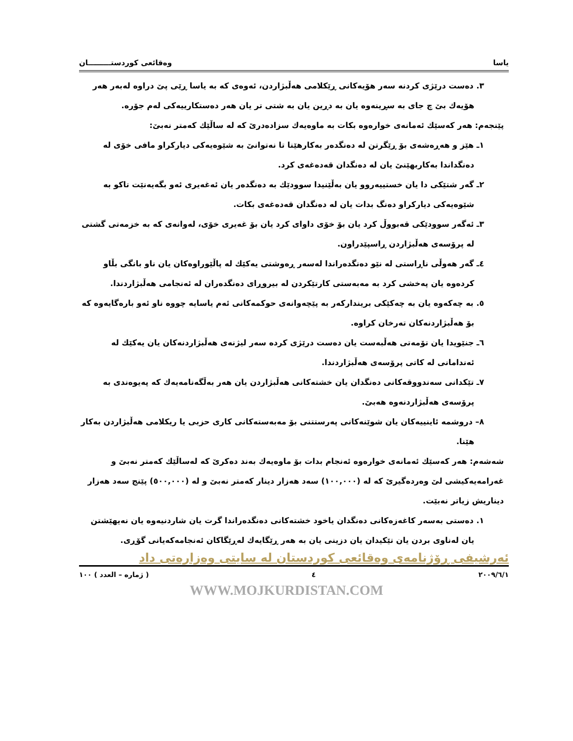ياسا وەقائعى كوردستـــــــــان
٣. دەست درێژی کردنە سەر هۆیەکانی ڕێکلامی هەڵبژاردن، ئەوەی کە بە یاسا ڕێی پێ دراوە لەبەر هەر هۆیەك بێ چ جای بە سڕینەوە یان بە دڕین یان بە شتی تر یان هەر دەستكارییەكی لەم جۆرە.
پێنجەم: هەر کەسێك ئەمانەی خوارەوە بکات بە ماوەیەك سزادەدرێ کە لە ساڵێك کەمتر نەبێ:
١ـ هێز و هەڕەشەی بۆ ڕێگرتن لە دەنگدەر بەکارهێنا تا نەتوانێ بە شێوەیەکی دیارکراو مافی خۆی لە دەنگداندا بەکاربهێنێ یان لە دەنگدان قەدەغەی کرد.
٢ـ گەر شتێکی دا یان خستییەروو یان بەڵێنیدا سوودێك بە دەنگدەر یان ئەغەیری ئەو بگەیەنێت تاکو بە شێوەیەکی دیارکراو دەنگ بدات یان لە دەنگدان قەدەغەی بکات.
٣ـ ئەگەر سوودێکی قەبووڵ کرد یان بۆ خۆی داوای کرد یان بۆ غەیری خۆی، لەوانەی کە بە خزمەتی گشتی لە پرۆسەی هەڵبژاردن ڕاسپێدراون.
٤ـ گەر هەوڵی ناڕاستی لە نێو دەنگدەراندا لەسەر ڕەوشتی یەکێك لە پاڵێوراوەکان یان ناو بانگی بڵاو کردەوە یان پەخشی کرد بە مەبەستی کارتێکردن لە بیروڕای دەنگدەران لە ئەنجامی هەڵبژاردندا.
٥. بە چەکەوە یان بە چەکێکی بریندارکەر بە پێچەوانەی حوکمەکانی ئەم یاسایە چووە ناو ئەو بارەگایەوە کە بۆ هەڵبژاردنەکان تەرخان کراوە.
٦ـ جنێویدا یان تۆمەتی هەڵبەست یان دەست درێژی کردە سەر لیژنەی هەڵبژاردنەکان یان یەکێك لە ئەندامانی لە کاتی پرۆسەی هەڵبژاردندا.
٧ـ تێکدانی سەندووقەکانی دەنگدان یان خشتەکانی هەڵبژاردن یان هەر بەڵگەنامەیەك کە پەیوەندی بە پرۆسەی هەڵبژاردنەوە هەبێ.
٨– دروشمە ئاینییەکان یان شوێنەکانی پەرستتنی بۆ مەبەستەکانی کاری حزبی یا ریکلامی هەڵبژاردن بەکار هێنا.
شەشەم: هەر کەسێك ئەمانەی خوارەوە ئەنجام بدات بۆ ماوەیەك بەند دەکرێ کە لەساڵێك کەمتر نەبێ و غەرامەیەکیشی لێ وەردەگیرێ کە لە (١٠٠,٠٠٠) سەد هەزار دینار کەمتر نەبێ و لە (٥٠٠,٠٠٠) پێنج سەد هەزار دیناریش زیاتر نەبێت.
١. دەستی بەسەر کاغەزەکانی دەنگدان یاخود خشتەکانی دەنگدەراندا گرت یان شاردنیەوە یان نەیهێشتن یان لەناوی بردن یان تێکیدان یان دزینی یان بە هەر ڕێگایەك لەڕێگاكان ئەنجامەكەیانی گۆڕی.
ئەرشیفی ڕۆژنامەی وەقائعی کوردستان لە سایتی وەزارەتی داد
٢٠٠٩/٦/١ ٤ ( ژمارە – العدد ) ١٠٠
WWW.MOJKURDISTAN.COM